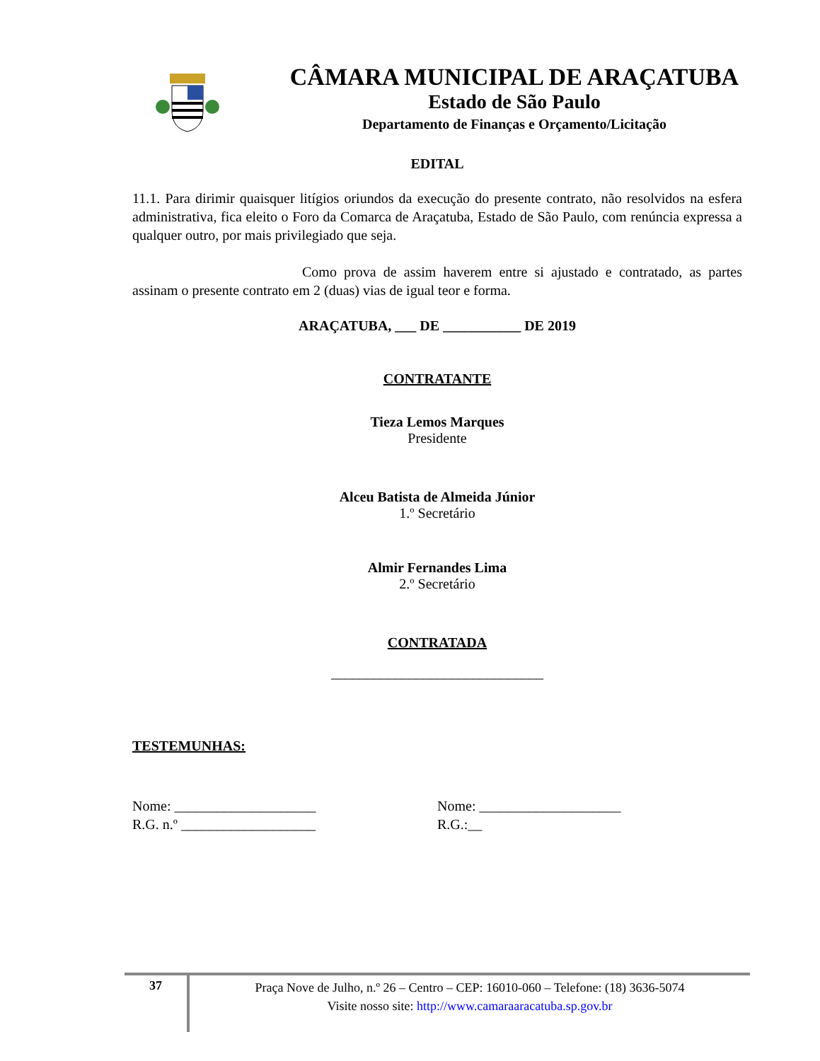CÂMARA MUNICIPAL DE ARAÇATUBA
Estado de São Paulo
Departamento de Finanças e Orçamento/Licitação
EDITAL
11.1. Para dirimir quaisquer litígios oriundos da execução do presente contrato, não resolvidos na esfera administrativa, fica eleito o Foro da Comarca de Araçatuba, Estado de São Paulo, com renúncia expressa a qualquer outro, por mais privilegiado que seja.
Como prova de assim haverem entre si ajustado e contratado, as partes assinam o presente contrato em 2 (duas) vias de igual teor e forma.
ARAÇATUBA, ___ DE ___________ DE 2019
CONTRATANTE
Tieza Lemos Marques
Presidente
Alceu Batista de Almeida Júnior
1.º Secretário
Almir Fernandes Lima
2.º Secretário
CONTRATADA
______________________________
TESTEMUNHAS:
Nome: ____________________
R.G. n.º ___________________
Nome: ____________________
R.G.:__
37
Praça Nove de Julho, n.º 26 – Centro – CEP: 16010-060 – Telefone: (18) 3636-5074
Visite nosso site: http://www.camaraaracatuba.sp.gov.br